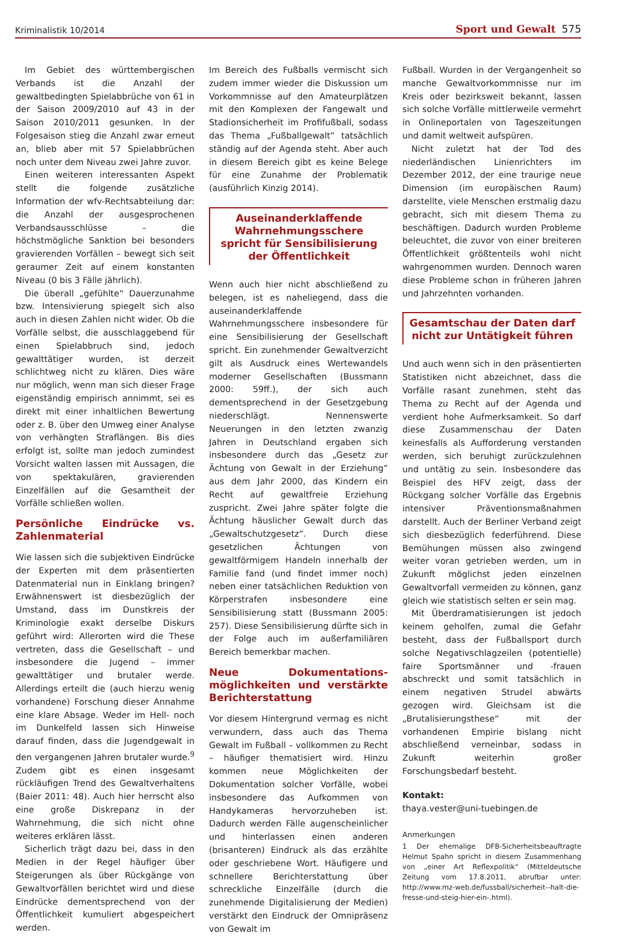Kriminalistik 10/2014 Sport und Gewalt 575
Im Gebiet des württembergischen Verbands ist die Anzahl der gewaltbedingten Spielabbrüche von 61 in der Saison 2009/2010 auf 43 in der Saison 2010/2011 gesunken. In der Folgesaison stieg die Anzahl zwar erneut an, blieb aber mit 57 Spielabbrüchen noch unter dem Niveau zwei Jahre zuvor.
Einen weiteren interessanten Aspekt stellt die folgende zusätzliche Information der wfv-Rechtsabteilung dar: die Anzahl der ausgesprochenen Verbandsausschlüsse – die höchstmögliche Sanktion bei besonders gravierenden Vorfällen – bewegt sich seit geraumer Zeit auf einem konstanten Niveau (0 bis 3 Fälle jährlich).
Die überall „gefühlte“ Dauerzunahme bzw. Intensivierung spiegelt sich also auch in diesen Zahlen nicht wider. Ob die Vorfälle selbst, die ausschlaggebend für einen Spielabbruch sind, jedoch gewalttätiger wurden, ist derzeit schlichtweg nicht zu klären. Dies wäre nur möglich, wenn man sich dieser Frage eigenständig empirisch annimmt, sei es direkt mit einer inhaltlichen Bewertung oder z. B. über den Umweg einer Analyse von verhängten Straflängen. Bis dies erfolgt ist, sollte man jedoch zumindest Vorsicht walten lassen mit Aussagen, die von spektakulären, gravierenden Einzelfällen auf die Gesamtheit der Vorfälle schließen wollen.
Persönliche Eindrücke vs. Zahlenmaterial
Wie lassen sich die subjektiven Eindrücke der Experten mit dem präsentierten Datenmaterial nun in Einklang bringen? Erwähnenswert ist diesbezüglich der Umstand, dass im Dunstkreis der Kriminologie exakt derselbe Diskurs geführt wird: Allerorten wird die These vertreten, dass die Gesellschaft – und insbesondere die Jugend – immer gewalttätiger und brutaler werde. Allerdings erteilt die (auch hierzu wenig vorhandene) Forschung dieser Annahme eine klare Absage. Weder im Hell- noch im Dunkelfeld lassen sich Hinweise darauf finden, dass die Jugendgewalt in den vergangenen Jahren brutaler wurde.<sup>9</sup> Zudem gibt es einen insgesamt rückläufigen Trend des Gewaltverhaltens (Baier 2011: 48). Auch hier herrscht also eine große Diskrepanz in der Wahrnehmung, die sich nicht ohne weiteres erklären lässt.
Sicherlich trägt dazu bei, dass in den Medien in der Regel häufiger über Steigerungen als über Rückgänge von Gewaltvorfällen berichtet wird und diese Eindrücke dementsprechend von der Öffentlichkeit kumuliert abgespeichert werden.
Im Bereich des Fußballs vermischt sich zudem immer wieder die Diskussion um Vorkommnisse auf den Amateurplätzen mit den Komplexen der Fangewalt und Stadionsicherheit im Profifußball, sodass das Thema „Fußballgewalt“ tatsächlich ständig auf der Agenda steht. Aber auch in diesem Bereich gibt es keine Belege für eine Zunahme der Problematik (ausführlich Kinzig 2014).
Auseinanderklaffende Wahrnehmungsschere spricht für Sensibilisierung der Öffentlichkeit
Wenn auch hier nicht abschließend zu belegen, ist es naheliegend, dass die auseinanderklaffende Wahrnehmungsschere insbesondere für eine Sensibilisierung der Gesellschaft spricht. Ein zunehmender Gewaltverzicht gilt als Ausdruck eines Wertewandels moderner Gesellschaften (Bussmann 2000: 59ff.), der sich auch dementsprechend in der Gesetzgebung niederschlägt. Nennenswerte Neuerungen in den letzten zwanzig Jahren in Deutschland ergaben sich insbesondere durch das „Gesetz zur Ächtung von Gewalt in der Erziehung“ aus dem Jahr 2000, das Kindern ein Recht auf gewaltfreie Erziehung zuspricht. Zwei Jahre später folgte die Ächtung häuslicher Gewalt durch das „Gewaltschutzgesetz“. Durch diese gesetzlichen Ächtungen von gewaltförmigem Handeln innerhalb der Familie fand (und findet immer noch) neben einer tatsächlichen Reduktion von Körperstrafen insbesondere eine Sensibilisierung statt (Bussmann 2005: 257). Diese Sensibilisierung dürfte sich in der Folge auch im außerfamiliären Bereich bemerkbar machen.
Neue Dokumentations­möglichkeiten und verstärkte Berichterstattung
Vor diesem Hintergrund vermag es nicht verwundern, dass auch das Thema Gewalt im Fußball – vollkommen zu Recht – häufiger thematisiert wird. Hinzu kommen neue Möglichkeiten der Dokumentation solcher Vorfälle, wobei insbesondere das Aufkommen von Handykameras hervorzuheben ist. Dadurch werden Fälle augenscheinlicher und hinterlassen einen anderen (brisanteren) Eindruck als das erzählte oder geschriebene Wort. Häufigere und schnellere Berichterstattung über schreckliche Einzelfälle (durch die zunehmende Digitalisierung der Medien) verstärkt den Eindruck der Omnipräsenz von Gewalt im
Fußball. Wurden in der Vergangenheit so manche Gewaltvorkommnisse nur im Kreis oder bezirksweit bekannt, lassen sich solche Vorfälle mittlerweile vermehrt in Onlineportalen von Tageszeitungen und damit weltweit aufspüren.
Nicht zuletzt hat der Tod des niederländischen Linienrichters im Dezember 2012, der eine traurige neue Dimension (im europäischen Raum) darstellte, viele Menschen erstmalig dazu gebracht, sich mit diesem Thema zu beschäftigen. Dadurch wurden Probleme beleuchtet, die zuvor von einer breiteren Öffentlichkeit größtenteils wohl nicht wahrgenommen wurden. Dennoch waren diese Probleme schon in früheren Jahren und Jahrzehnten vorhanden.
Gesamtschau der Daten darf nicht zur Untätigkeit führen
Und auch wenn sich in den präsentierten Statistiken nicht abzeichnet, dass die Vorfälle rasant zunehmen, steht das Thema zu Recht auf der Agenda und verdient hohe Aufmerksamkeit. So darf diese Zusammenschau der Daten keinesfalls als Aufforderung verstanden werden, sich beruhigt zurückzulehnen und untätig zu sein. Insbesondere das Beispiel des HFV zeigt, dass der Rückgang solcher Vorfälle das Ergebnis intensiver Präventionsmaßnahmen darstellt. Auch der Berliner Verband zeigt sich diesbezüglich federführend. Diese Bemühungen müssen also zwingend weiter voran getrieben werden, um in Zukunft möglichst jeden einzelnen Gewaltvorfall vermeiden zu können, ganz gleich wie statistisch selten er sein mag.
Mit Überdramatisierungen ist jedoch keinem geholfen, zumal die Gefahr besteht, dass der Fußballsport durch solche Negativschlagzeilen (potentielle) faire Sportsmänner und -frauen abschreckt und somit tatsächlich in einem negativen Strudel abwärts gezogen wird. Gleichsam ist die „Brutalisierungsthese“ mit der vorhandenen Empirie bislang nicht abschließend verneinbar, sodass in Zukunft weiterhin großer Forschungsbedarf besteht.
Kontakt:
thaya.vester@uni-tuebingen.de
Anmerkungen
1 Der ehemalige DFB-Sicherheitsbeauftragte Helmut Spahn spricht in diesem Zusammenhang von „einer Art Reflexpolitik“ (Mitteldeutsche Zeitung vom 17.8.2011, abrufbar unter: http://www.mz-web.de/fussball/sicherheit--halt-die-fresse-und-steig-hier-ein-.html).